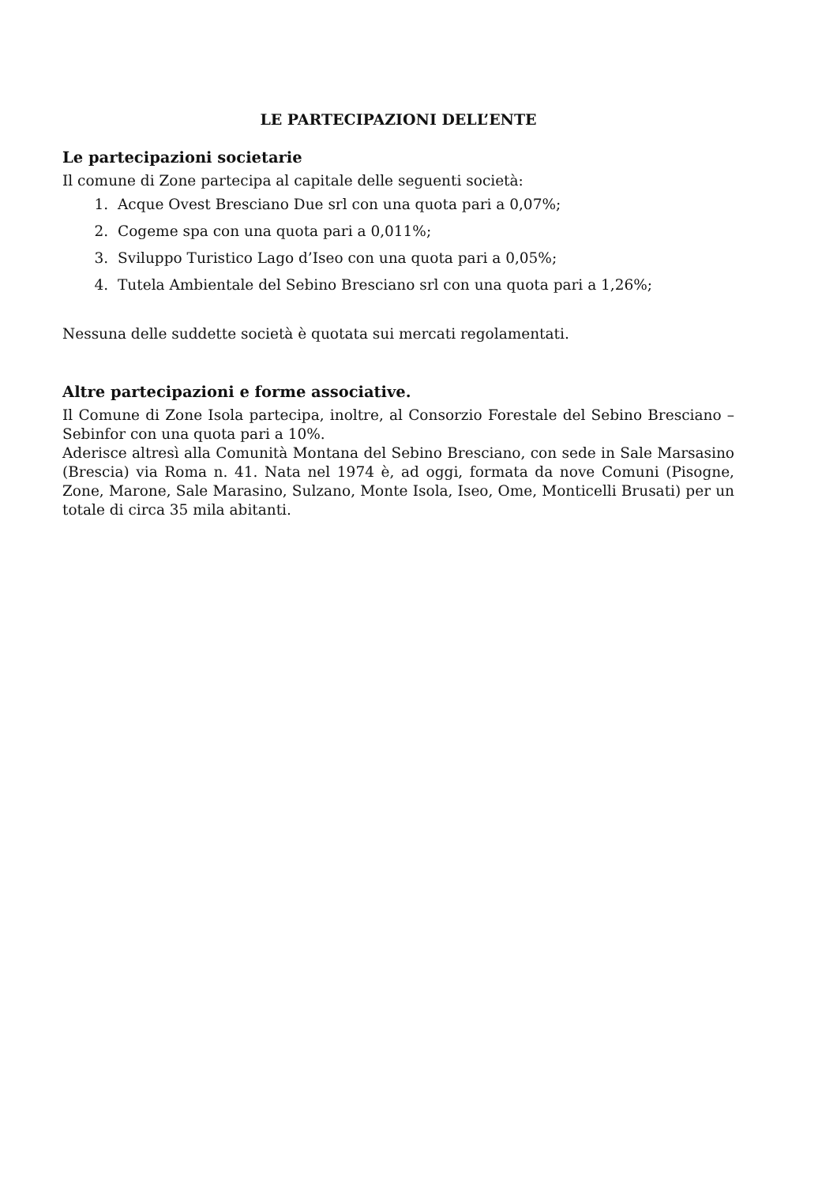LE PARTECIPAZIONI DELL’ENTE
Le partecipazioni societarie
Il comune di Zone partecipa al capitale delle seguenti società:
1. Acque Ovest Bresciano Due srl con una quota pari a 0,07%;
2. Cogeme spa con una quota pari a 0,011%;
3. Sviluppo Turistico Lago d’Iseo con una quota pari a 0,05%;
4. Tutela Ambientale del Sebino Bresciano srl con una quota pari a 1,26%;
Nessuna delle suddette società è quotata sui mercati regolamentati.
Altre partecipazioni e forme associative.
Il Comune di Zone Isola partecipa, inoltre, al Consorzio Forestale del Sebino Bresciano – Sebinfor con una quota pari a 10%.
Aderisce altresì alla Comunità Montana del Sebino Bresciano, con sede in Sale Marsasino (Brescia) via Roma n. 41. Nata nel 1974 è, ad oggi, formata da nove Comuni (Pisogne, Zone, Marone, Sale Marasino, Sulzano, Monte Isola, Iseo, Ome, Monticelli Brusati) per un totale di circa 35 mila abitanti.